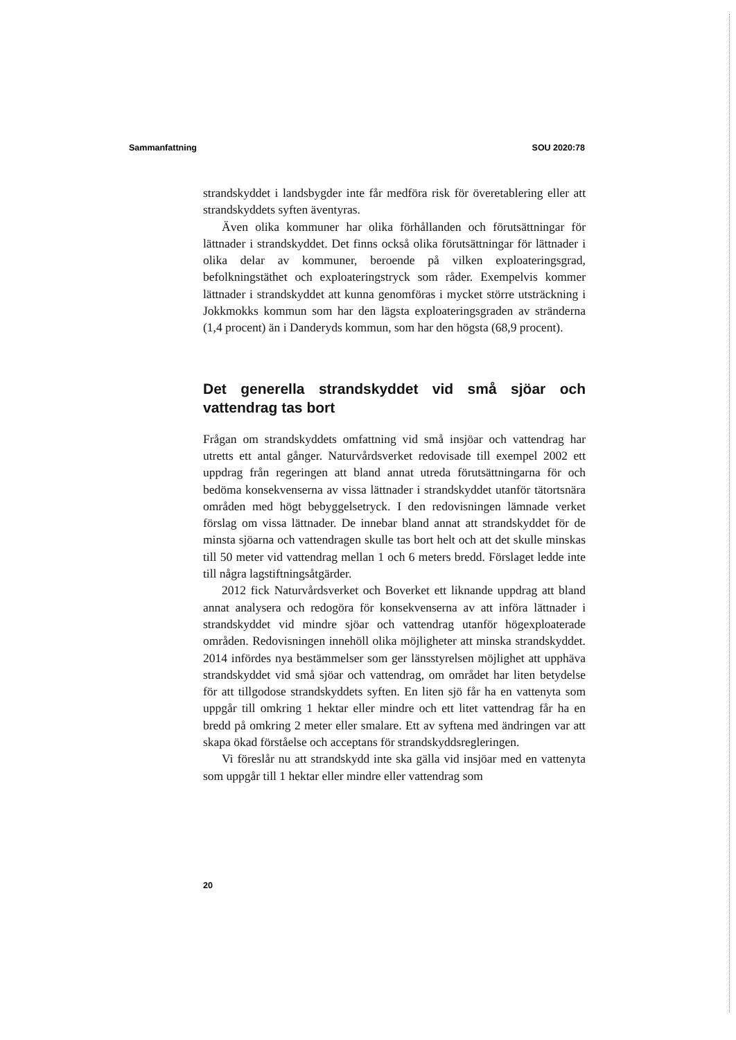Sammanfattning SOU 2020:78
strandskyddet i landsbygder inte får medföra risk för överetablering eller att strandskyddets syften äventyras.
Även olika kommuner har olika förhållanden och förutsättningar för lättnader i strandskyddet. Det finns också olika förutsättningar för lättnader i olika delar av kommuner, beroende på vilken exploateringsgrad, befolkningstäthet och exploateringstryck som råder. Exempelvis kommer lättnader i strandskyddet att kunna genomföras i mycket större utsträckning i Jokkmokks kommun som har den lägsta exploateringsgraden av stränderna (1,4 procent) än i Danderyds kommun, som har den högsta (68,9 procent).
Det generella strandskyddet vid små sjöar och vattendrag tas bort
Frågan om strandskyddets omfattning vid små insjöar och vattendrag har utretts ett antal gånger. Naturvårdsverket redovisade till exempel 2002 ett uppdrag från regeringen att bland annat utreda förutsättningarna för och bedöma konsekvenserna av vissa lättnader i strandskyddet utanför tätortsnära områden med högt bebyggelsetryck. I den redovisningen lämnade verket förslag om vissa lättnader. De innebar bland annat att strandskyddet för de minsta sjöarna och vattendragen skulle tas bort helt och att det skulle minskas till 50 meter vid vattendrag mellan 1 och 6 meters bredd. Förslaget ledde inte till några lagstiftningsåtgärder.
2012 fick Naturvårdsverket och Boverket ett liknande uppdrag att bland annat analysera och redogöra för konsekvenserna av att införa lättnader i strandskyddet vid mindre sjöar och vattendrag utanför högexploaterade områden. Redovisningen innehöll olika möjligheter att minska strandskyddet. 2014 infördes nya bestämmelser som ger länsstyrelsen möjlighet att upphäva strandskyddet vid små sjöar och vattendrag, om området har liten betydelse för att tillgodose strandskyddets syften. En liten sjö får ha en vattenyta som uppgår till omkring 1 hektar eller mindre och ett litet vattendrag får ha en bredd på omkring 2 meter eller smalare. Ett av syftena med ändringen var att skapa ökad förståelse och acceptans för strandskyddsregleringen.
Vi föreslår nu att strandskydd inte ska gälla vid insjöar med en vattenyta som uppgår till 1 hektar eller mindre eller vattendrag som
20